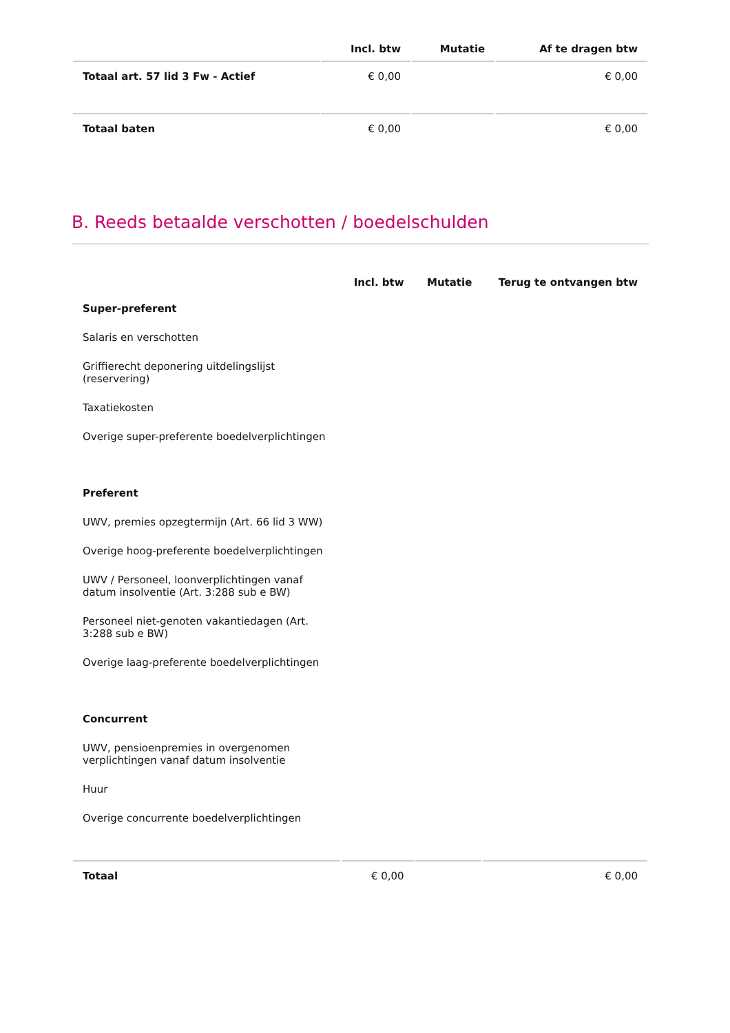| | Incl. btw | Mutatie | Af te dragen btw |
| --- | --- | --- | --- |
| Totaal art. 57 lid 3 Fw - Actief | € 0,00 | | € 0,00 |
| Totaal baten | € 0,00 | | € 0,00 |
B. Reeds betaalde verschotten / boedelschulden
| | Incl. btw | Mutatie | Terug te ontvangen btw |
| --- | --- | --- | --- |
| Super-preferent | | | |
| Salaris en verschotten | | | |
| Griffierecht deponering uitdelingslijst (reservering) | | | |
| Taxatiekosten | | | |
| Overige super-preferente boedelverplichtingen | | | |
| Preferent | | | |
| UWV, premies opzegtermijn (Art. 66 lid 3 WW) | | | |
| Overige hoog-preferente boedelverplichtingen | | | |
| UWV / Personeel, loonverplichtingen vanaf datum insolventie (Art. 3:288 sub e BW) | | | |
| Personeel niet-genoten vakantiedagen (Art. 3:288 sub e BW) | | | |
| Overige laag-preferente boedelverplichtingen | | | |
| Concurrent | | | |
| UWV, pensioenpremies in overgenomen verplichtingen vanaf datum insolventie | | | |
| Huur | | | |
| Overige concurrente boedelverplichtingen | | | |
| Totaal | € 0,00 | | € 0,00 |